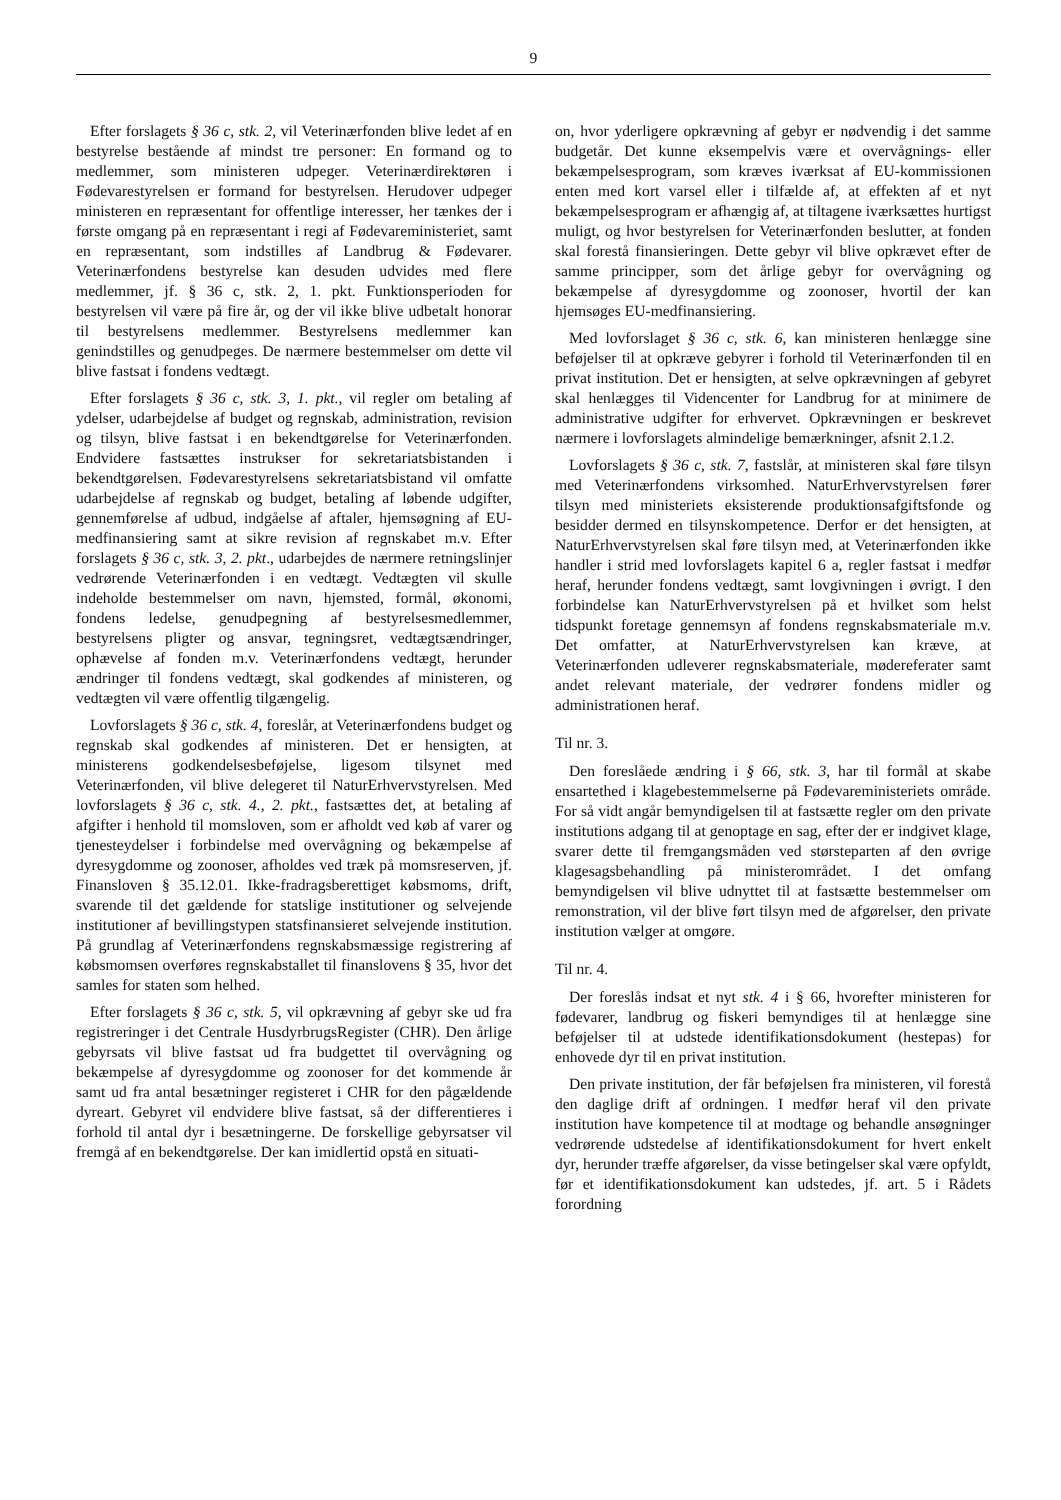9
Efter forslagets § 36 c, stk. 2, vil Veterinærfonden blive ledet af en bestyrelse bestående af mindst tre personer: En formand og to medlemmer, som ministeren udpeger. Veterinærdirektøren i Fødevarestyrelsen er formand for bestyrelsen. Herudover udpeger ministeren en repræsentant for offentlige interesser, her tænkes der i første omgang på en repræsentant i regi af Fødevareministeriet, samt en repræsentant, som indstilles af Landbrug & Fødevarer. Veterinærfondens bestyrelse kan desuden udvides med flere medlemmer, jf. § 36 c, stk. 2, 1. pkt. Funktionsperioden for bestyrelsen vil være på fire år, og der vil ikke blive udbetalt honorar til bestyrelsens medlemmer. Bestyrelsens medlemmer kan genindstilles og genudpeges. De nærmere bestemmelser om dette vil blive fastsat i fondens vedtægt.
Efter forslagets § 36 c, stk. 3, 1. pkt., vil regler om betaling af ydelser, udarbejdelse af budget og regnskab, administration, revision og tilsyn, blive fastsat i en bekendtgørelse for Veterinærfonden. Endvidere fastsættes instrukser for sekretariatsbistanden i bekendtgørelsen. Fødevarestyrelsens sekretariatsbistand vil omfatte udarbejdelse af regnskab og budget, betaling af løbende udgifter, gennemførelse af udbud, indgåelse af aftaler, hjemsøgning af EU-medfinansiering samt at sikre revision af regnskabet m.v. Efter forslagets § 36 c, stk. 3, 2. pkt., udarbejdes de nærmere retningslinjer vedrørende Veterinærfonden i en vedtægt. Vedtægten vil skulle indeholde bestemmelser om navn, hjemsted, formål, økonomi, fondens ledelse, genudpegning af bestyrelsesmedlemmer, bestyrelsens pligter og ansvar, tegningsret, vedtægtsændringer, ophævelse af fonden m.v. Veterinærfondens vedtægt, herunder ændringer til fondens vedtægt, skal godkendes af ministeren, og vedtægten vil være offentlig tilgængelig.
Lovforslagets § 36 c, stk. 4, foreslår, at Veterinærfondens budget og regnskab skal godkendes af ministeren. Det er hensigten, at ministerens godkendelsesbeføjelse, ligesom tilsynet med Veterinærfonden, vil blive delegeret til NaturErhvervstyrelsen. Med lovforslagets § 36 c, stk. 4., 2. pkt., fastsættes det, at betaling af afgifter i henhold til momsloven, som er afholdt ved køb af varer og tjenesteydelser i forbindelse med overvågning og bekæmpelse af dyresygdomme og zoonoser, afholdes ved træk på momsreserven, jf. Finansloven § 35.12.01. Ikke-fradragsberettiget købsmoms, drift, svarende til det gældende for statslige institutioner og selvejende institutioner af bevillingstypen statsfinansieret selvejende institution. På grundlag af Veterinærfondens regnskabsmæssige registrering af købsmomsen overføres regnskabstallet til finanslovens § 35, hvor det samles for staten som helhed.
Efter forslagets § 36 c, stk. 5, vil opkrævning af gebyr ske ud fra registreringer i det Centrale HusdyrbrugsRegister (CHR). Den årlige gebyrsats vil blive fastsat ud fra budgettet til overvågning og bekæmpelse af dyresygdomme og zoonoser for det kommende år samt ud fra antal besætninger registeret i CHR for den pågældende dyreart. Gebyret vil endvidere blive fastsat, så der differentieres i forhold til antal dyr i besætningerne. De forskellige gebyrsatser vil fremgå af en bekendtgørelse. Der kan imidlertid opstå en situati-
on, hvor yderligere opkrævning af gebyr er nødvendig i det samme budgetår. Det kunne eksempelvis være et overvågnings- eller bekæmpelsesprogram, som kræves iværksat af EU-kommissionen enten med kort varsel eller i tilfælde af, at effekten af et nyt bekæmpelsesprogram er afhængig af, at tiltagene iværksættes hurtigst muligt, og hvor bestyrelsen for Veterinærfonden beslutter, at fonden skal forestå finansieringen. Dette gebyr vil blive opkrævet efter de samme principper, som det årlige gebyr for overvågning og bekæmpelse af dyresygdomme og zoonoser, hvortil der kan hjemsøges EU-medfinansiering.
Med lovforslaget § 36 c, stk. 6, kan ministeren henlægge sine beføjelser til at opkræve gebyrer i forhold til Veterinærfonden til en privat institution. Det er hensigten, at selve opkrævningen af gebyret skal henlægges til Videncenter for Landbrug for at minimere de administrative udgifter for erhvervet. Opkrævningen er beskrevet nærmere i lovforslagets almindelige bemærkninger, afsnit 2.1.2.
Lovforslagets § 36 c, stk. 7, fastslår, at ministeren skal føre tilsyn med Veterinærfondens virksomhed. NaturErhvervstyrelsen fører tilsyn med ministeriets eksisterende produktionsafgiftsfonde og besidder dermed en tilsynskompetence. Derfor er det hensigten, at NaturErhvervstyrelsen skal føre tilsyn med, at Veterinærfonden ikke handler i strid med lovforslagets kapitel 6 a, regler fastsat i medfør heraf, herunder fondens vedtægt, samt lovgivningen i øvrigt. I den forbindelse kan NaturErhvervstyrelsen på et hvilket som helst tidspunkt foretage gennemsyn af fondens regnskabsmateriale m.v. Det omfatter, at NaturErhvervstyrelsen kan kræve, at Veterinærfonden udleverer regnskabsmateriale, mødereferater samt andet relevant materiale, der vedrører fondens midler og administrationen heraf.
Til nr. 3.
Den foreslåede ændring i § 66, stk. 3, har til formål at skabe ensartethed i klagebestemmelserne på Fødevareministeriets område. For så vidt angår bemyndigelsen til at fastsætte regler om den private institutions adgang til at genoptage en sag, efter der er indgivet klage, svarer dette til fremgangsmåden ved størsteparten af den øvrige klagesagsbehandling på ministerområdet. I det omfang bemyndigelsen vil blive udnyttet til at fastsætte bestemmelser om remonstration, vil der blive ført tilsyn med de afgørelser, den private institution vælger at omgøre.
Til nr. 4.
Der foreslås indsat et nyt stk. 4 i § 66, hvorefter ministeren for fødevarer, landbrug og fiskeri bemyndiges til at henlægge sine beføjelser til at udstede identifikationsdokument (hestepas) for enhovede dyr til en privat institution.
Den private institution, der får beføjelsen fra ministeren, vil forestå den daglige drift af ordningen. I medfør heraf vil den private institution have kompetence til at modtage og behandle ansøgninger vedrørende udstedelse af identifikationsdokument for hvert enkelt dyr, herunder træffe afgørelser, da visse betingelser skal være opfyldt, før et identifikationsdokument kan udstedes, jf. art. 5 i Rådets forordning